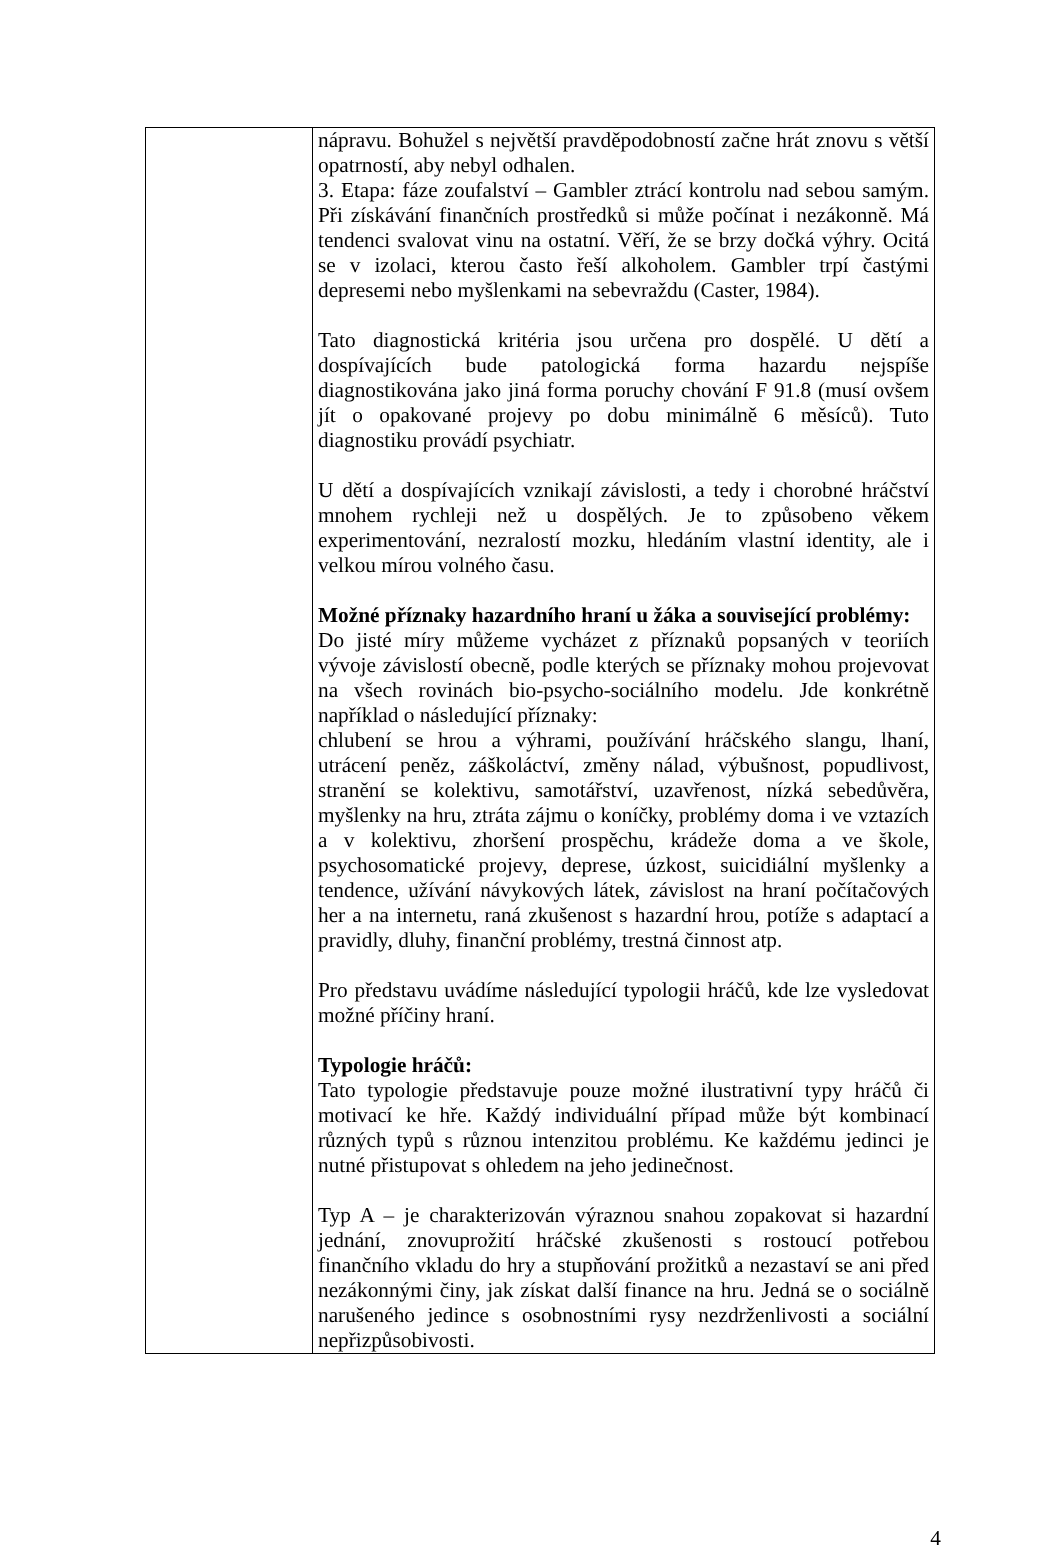| | nápravu. Bohužel s největší pravděpodobností začne hrát znovu s větší opatrností, aby nebyl odhalen. 3. Etapa: fáze zoufalství – Gambler ztrácí kontrolu nad sebou samým. Při získávání finančních prostředků si může počínat i nezákonně. Má tendenci svalovat vinu na ostatní. Věří, že se brzy dočká výhry. Ocitá se v izolaci, kterou často řeší alkoholem. Gambler trpí častými depresemi nebo myšlenkami na sebevraždu (Caster, 1984). Tato diagnostická kritéria jsou určena pro dospělé. U dětí a dospívajících bude patologická forma hazardu nejspíše diagnostikována jako jiná forma poruchy chování F 91.8 (musí ovšem jít o opakované projevy po dobu minimálně 6 měsíců). Tuto diagnostiku provádí psychiatr. U dětí a dospívajících vznikají závislosti, a tedy i chorobné hráčství mnohem rychleji než u dospělých. Je to způsobeno věkem experimentování, nezralostí mozku, hledáním vlastní identity, ale i velkou mírou volného času. Možné příznaky hazardního hraní u žáka a související problémy: Do jisté míry můžeme vycházet z příznaků popsaných v teoriích vývoje závislostí obecně, podle kterých se příznaky mohou projevovat na všech rovinách bio-psycho-sociálního modelu. Jde konkrétně například o následující příznaky: chlubení se hrou a výhrami, používání hráčského slangu, lhaní, utrácení peněz, záškoláctví, změny nálad, výbušnost, popudlivost, stranění se kolektivu, samotářství, uzavřenost, nízká sebedůvěra, myšlenky na hru, ztráta zájmu o koníčky, problémy doma i ve vztazích a v kolektivu, zhoršení prospěchu, krádeže doma a ve škole, psychosomatické projevy, deprese, úzkost, suicidiální myšlenky a tendence, užívání návykových látek, závislost na hraní počítačových her a na internetu, raná zkušenost s hazardní hrou, potíže s adaptací a pravidly, dluhy, finanční problémy, trestná činnost atp. Pro představu uvádíme následující typologii hráčů, kde lze vysledovat možné příčiny hraní. Typologie hráčů: Tato typologie představuje pouze možné ilustrativní typy hráčů či motivací ke hře. Každý individuální případ může být kombinací různých typů s různou intenzitou problému. Ke každému jedinci je nutné přistupovat s ohledem na jeho jedinečnost. Typ A – je charakterizován výraznou snahou zopakovat si hazardní jednání, znovuprožití hráčské zkušenosti s rostoucí potřebou finančního vkladu do hry a stupňování prožitků a nezastaví se ani před nezákonnými činy, jak získat další finance na hru. Jedná se o sociálně narušeného jedince s osobnostními rysy nezdrženlivosti a sociální nepřizpůsobivosti. |
4